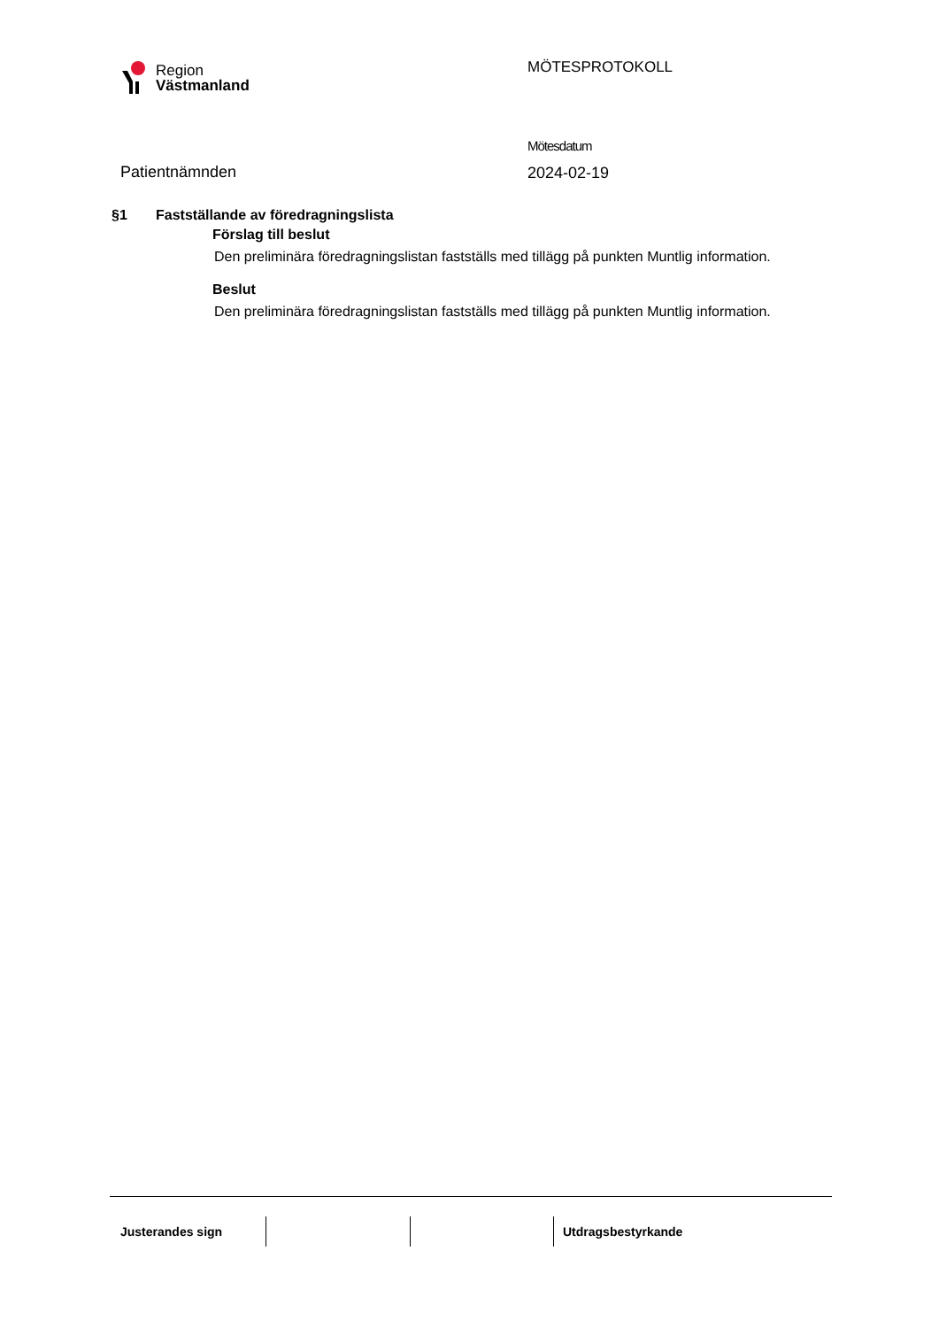Region
Västmanland
MÖTESPROTOKOLL
Patientnämnden
Mötesdatum
2024-02-19
§1 Fastställande av föredragningslista
Förslag till beslut
Den preliminära föredragningslistan fastställs med tillägg på punkten Muntlig information.
Beslut
Den preliminära föredragningslistan fastställs med tillägg på punkten Muntlig information.
Justerandes sign Utdragsbestyrkande